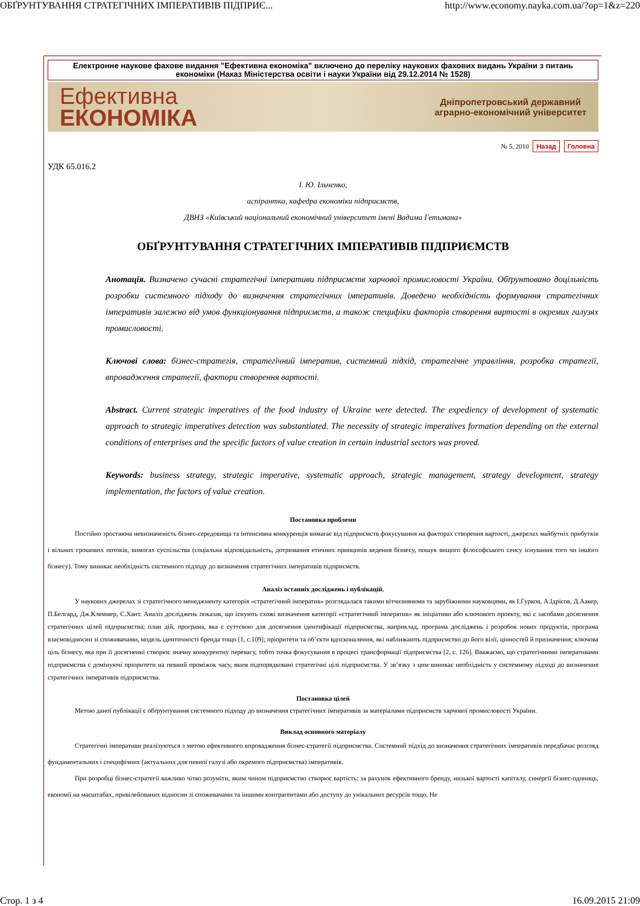ОБҐРУНТУВАННЯ СТРАТЕГІЧНИХ ІМПЕРАТИВІВ ПІДПРИЄ... http://www.economy.nayka.com.ua/?op=1&z=220
Електронне наукове фахове видання "Ефективна економіка" включено до переліку наукових фахових видань України з питань економіки (Наказ Міністерства освіти і науки України від 29.12.2014 № 1528)
Ефективна
ЕКОНОМІКА
Дніпропетровський державний
аграрно-економічний університет
№ 5, 2010 Назад Головна
УДК 65.016.2
І. Ю. Ільченко,
аспірантка, кафедра економіки підприємств,
ДВНЗ «Київський національний економічний університет імені Вадима Гетьмана»
ОБҐРУНТУВАННЯ СТРАТЕГІЧНИХ ІМПЕРАТИВІВ ПІДПРИЄМСТВ
Анотація. Визначено сучасні стратегічні імперативи підприємств харчової промисловості України. Обґрунтовано доцільність розробки системного підходу до визначення стратегічних імперативів. Доведено необхідність формування стратегічних імперативів залежно від умов функціонування підприємств, а також специфіки факторів створення вартості в окремих галузях промисловості.
Ключові слова: бізнес-стратегія, стратегічний імператив, системний підхід, стратегічне управління, розробка стратегії, впровадження стратегії, фактори створення вартості.
Abstract. Current strategic imperatives of the food industry of Ukraine were detected. The expediency of development of systematic approach to strategic imperatives detection was substantiated. The necessity of strategic imperatives formation depending on the external conditions of enterprises and the specific factors of value creation in certain industrial sectors was proved.
Keywords: business strategy, strategic imperative, systematic approach, strategic management, strategy development, strategy implementation, the factors of value creation.
Постановка проблеми
Постійно зростаюча невизначеність бізнес-середовища та інтенсивна конкуренція вимагає від підприємств фокусування на факторах створення вартості, джерелах майбутніх прибутків і вільних грошових потоків, вимогах суспільства (соціальна відповідальність, дотримання етичних принципів ведення бізнесу, пошук вищого філософського сенсу існування того чи іншого бізнесу). Тому виникає необхідність системного підходу до визначення стратегічних імперативів підприємств.
Аналіз останніх досліджень і публікацій.
У наукових джерелах зі стратегічного менеджменту категорія «стратегічний імператив» розглядалася такими вітчизняними та зарубіжними науковцями, як І.Гурков, А.Ідрісов, Д.Аакер, П.Белгард, Дж.Клеммер, С.Хант. Аналіз досліджень показав, що існують схожі визначення категорії «стратегічний імператив» як ініціативи або ключового проекту, які є засобами досягнення стратегічних цілей підприємства; план дій, програма, яка є суттєвою для досягнення ідентифікації підприємства, наприклад, програма досліджень і розробок нових продуктів, програма взаємовідносин зі споживачами, модель ідентичності бренда тощо [1, с.109]; пріоритети та об’єкти вдосконалення, які наближають підприємство до його візії, цінностей й призначення; ключова ціль бізнесу, яка при її досягненні створює значну конкурентну перевагу, тобто точка фокусування в процесі трансформації підприємства [2, с. 126]. Вважаємо, що стратегічними імперативами підприємства є домінуючі пріоритети на певний проміжок часу, яким підпорядковані стратегічні цілі підприємства. У зв’язку з цим виникає необхідність у системному підході до визначення стратегічних імперативів підприємства.
Постановка цілей
Метою даної публікації є обґрунтування системного підходу до визначення стратегічних імперативів за матеріалами підприємств харчової промисловості України.
Виклад основного матеріалу
Стратегічні імперативи реалізуються з метою ефективного впровадження бізнес-стратегії підприємства. Системний підхід до визначення стратегічних імперативів передбачає розгляд фундаментальних і специфічних (актуальних для певної галузі або окремого підприємства) імперативів.
При розробці бізнес-стратегії важливо чітко розуміти, яким чином підприємство створює вартість: за рахунок ефективного бренду, низької вартості капіталу, синергії бізнес-одиниць, економії на масштабах, привілейованих відносин зі споживачами та іншими контрагентами або доступу до унікальних ресурсів тощо. Не
Стор. 1 з 4 16.09.2015 21:09